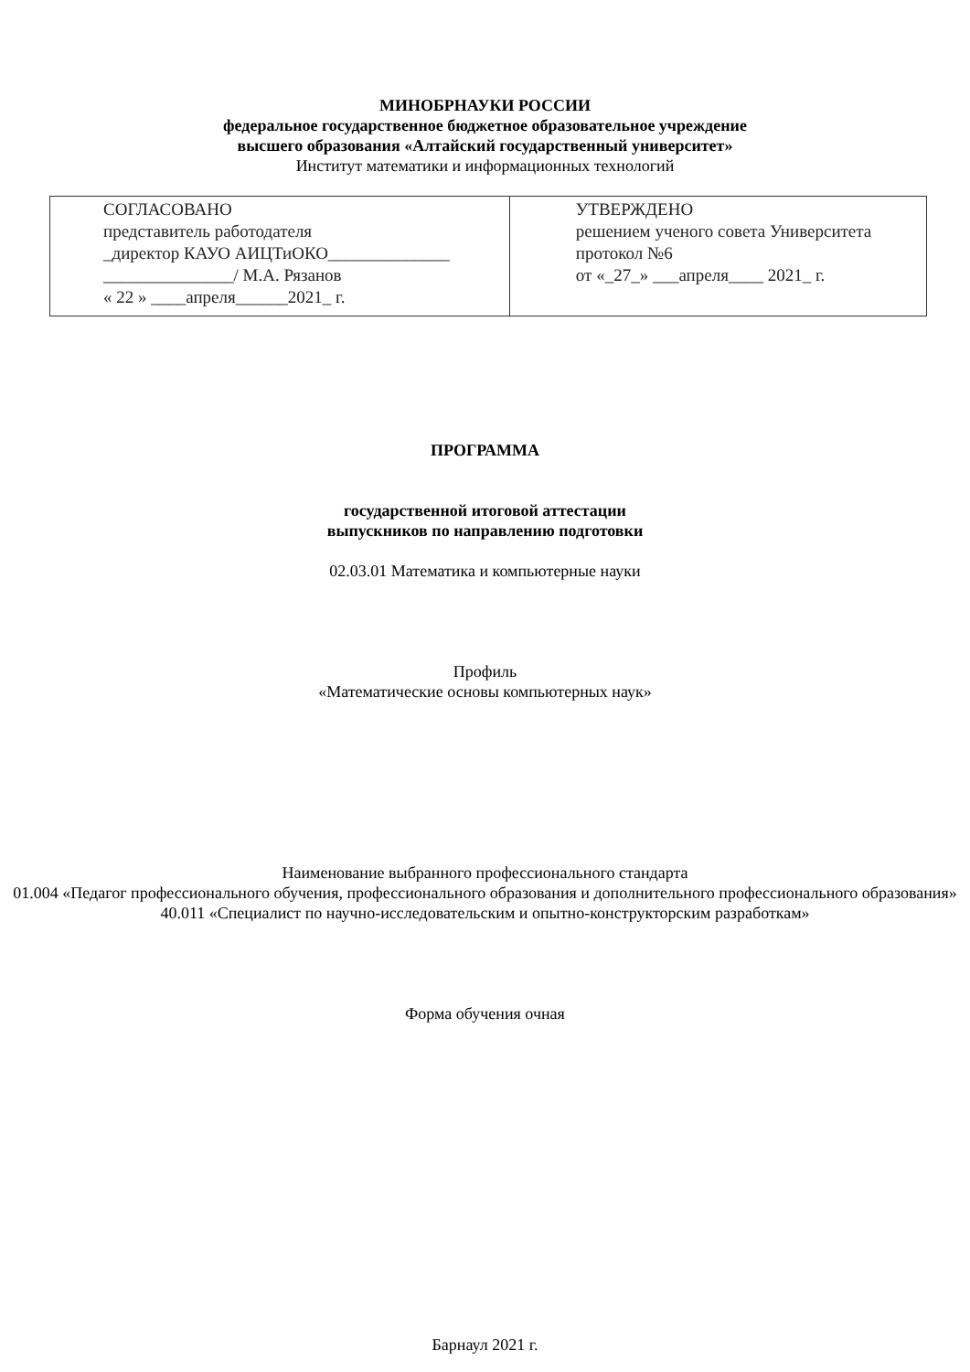МИНОБРНАУКИ РОССИИ
федеральное государственное бюджетное образовательное учреждение
высшего образования «Алтайский государственный университет»
Институт математики и информационных технологий
| СОГЛАСОВАНО представитель работодателя _директор КАУО АИЦТиОКО______________ _______________/ М.А. Рязанов « 22 » ____апреля______2021_ г. | УТВЕРЖДЕНО решением ученого совета Университета протокол №6 от «_27_» ___апреля____ 2021_ г. |
ПРОГРАММА
государственной итоговой аттестации
выпускников по направлению подготовки
02.03.01 Математика и компьютерные науки
Профиль
«Математические основы компьютерных наук»
Наименование выбранного профессионального стандарта
01.004 «Педагог профессионального обучения, профессионального образования и дополнительного профессионального образования»
40.011 «Специалист по научно-исследовательским и опытно-конструкторским разработкам»
Форма обучения очная
Барнаул 2021 г.